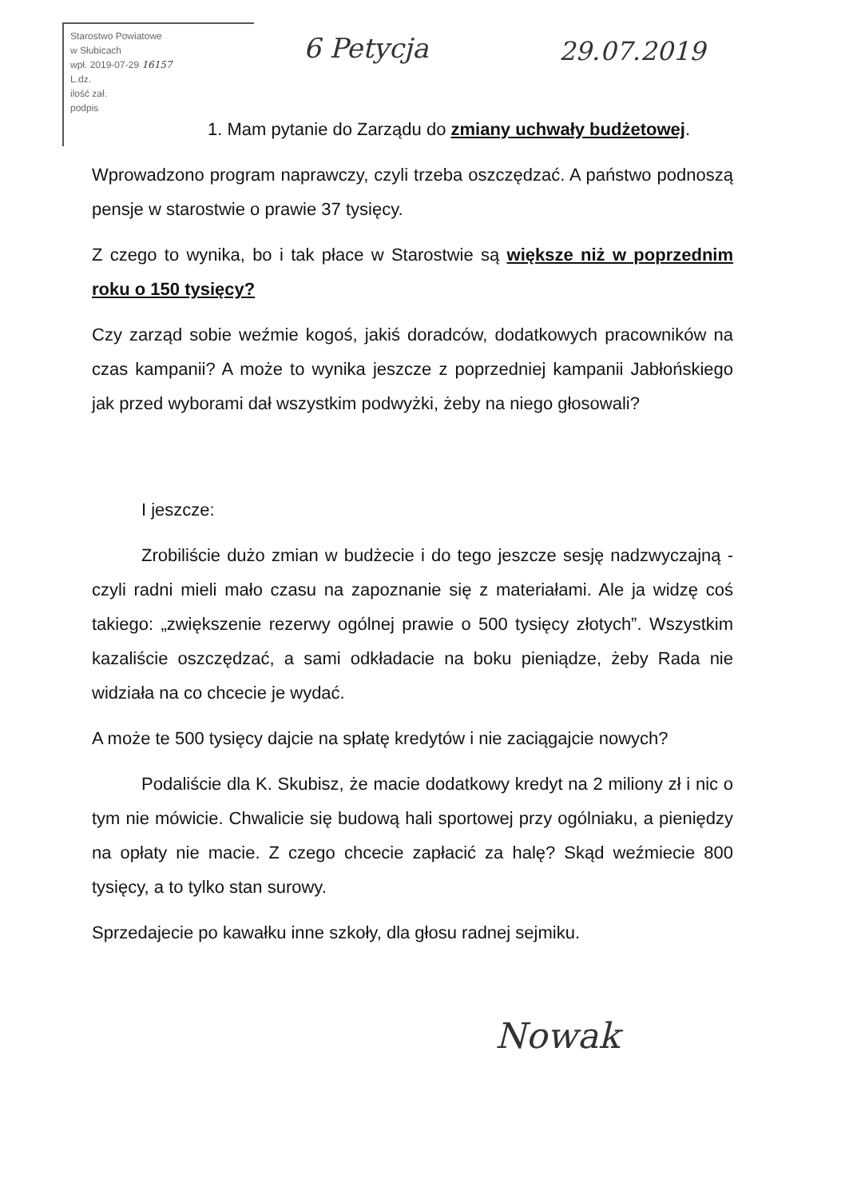Starostwo Powiatowe
w Słubicach
wpł. 2019-07-29 16157
L.dz.
ilość zał.
podpis
6 Petycja 29.07.2019
1. Mam pytanie do Zarządu do zmiany uchwały budżetowej.
Wprowadzono program naprawczy, czyli trzeba oszczędzać. A państwo podnoszą pensje w starostwie o prawie 37 tysięcy.
Z czego to wynika, bo i tak płace w Starostwie są większe niż w poprzednim roku o 150 tysięcy?
Czy zarząd sobie weźmie kogoś, jakiś doradców, dodatkowych pracowników na czas kampanii? A może to wynika jeszcze z poprzedniej kampanii Jabłońskiego jak przed wyborami dał wszystkim podwyżki, żeby na niego głosowali?
I jeszcze:
Zrobiliście dużo zmian w budżecie i do tego jeszcze sesję nadzwyczajną - czyli radni mieli mało czasu na zapoznanie się z materiałami. Ale ja widzę coś takiego: „zwiększenie rezerwy ogólnej prawie o 500 tysięcy złotych”. Wszystkim kazaliście oszczędzać, a sami odkładacie na boku pieniądze, żeby Rada nie widziała na co chcecie je wydać.
A może te 500 tysięcy dajcie na spłatę kredytów i nie zaciągajcie nowych?
Podaliście dla K. Skubisz, że macie dodatkowy kredyt na 2 miliony zł i nic o tym nie mówicie. Chwalicie się budową hali sportowej przy ogólniaku, a pieniędzy na opłaty nie macie. Z czego chcecie zapłacić za halę? Skąd weźmiecie 800 tysięcy, a to tylko stan surowy.
Sprzedajecie po kawałku inne szkoły, dla głosu radnej sejmiku.
Nowak